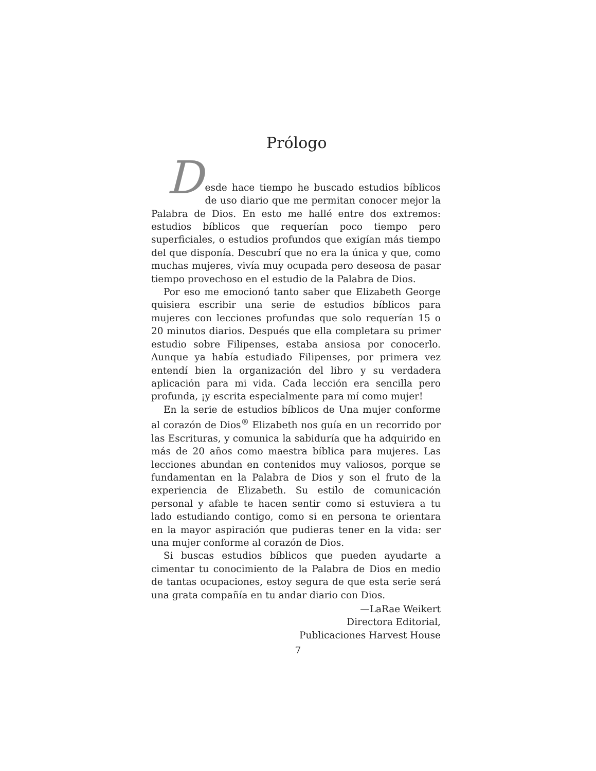Prólogo
D
esde hace tiempo he buscado estudios bíblicos de uso diario que me permitan conocer mejor la Palabra de Dios. En esto me hallé entre dos extremos: estudios bíblicos que requerían poco tiempo pero superficiales, o estudios profundos que exigían más tiempo del que disponía. Descubrí que no era la única y que, como muchas mujeres, vivía muy ocupada pero deseosa de pasar tiempo provechoso en el estudio de la Palabra de Dios.
Por eso me emocionó tanto saber que Elizabeth George quisiera escribir una serie de estudios bíblicos para mujeres con lecciones profundas que solo requerían 15 o 20 minutos diarios. Después que ella completara su primer estudio sobre Filipenses, estaba ansiosa por conocerlo. Aunque ya había estudiado Filipenses, por primera vez entendí bien la organización del libro y su verdadera aplicación para mi vida. Cada lección era sencilla pero profunda, ¡y escrita especialmente para mí como mujer!
En la serie de estudios bíblicos de Una mujer conforme al corazón de Dios<sup>®</sup> Elizabeth nos guía en un recorrido por las Escrituras, y comunica la sabiduría que ha adquirido en más de 20 años como maestra bíblica para mujeres. Las lecciones abundan en contenidos muy valiosos, porque se fundamentan en la Palabra de Dios y son el fruto de la experiencia de Elizabeth. Su estilo de comunicación personal y afable te hacen sentir como si estuviera a tu lado estudiando contigo, como si en persona te orientara en la mayor aspiración que pudieras tener en la vida: ser una mujer conforme al corazón de Dios.
Si buscas estudios bíblicos que pueden ayudarte a cimentar tu conocimiento de la Palabra de Dios en medio de tantas ocupaciones, estoy segura de que esta serie será una grata compañía en tu andar diario con Dios.
—LaRae Weikert
Directora Editorial,
Publicaciones Harvest House
7